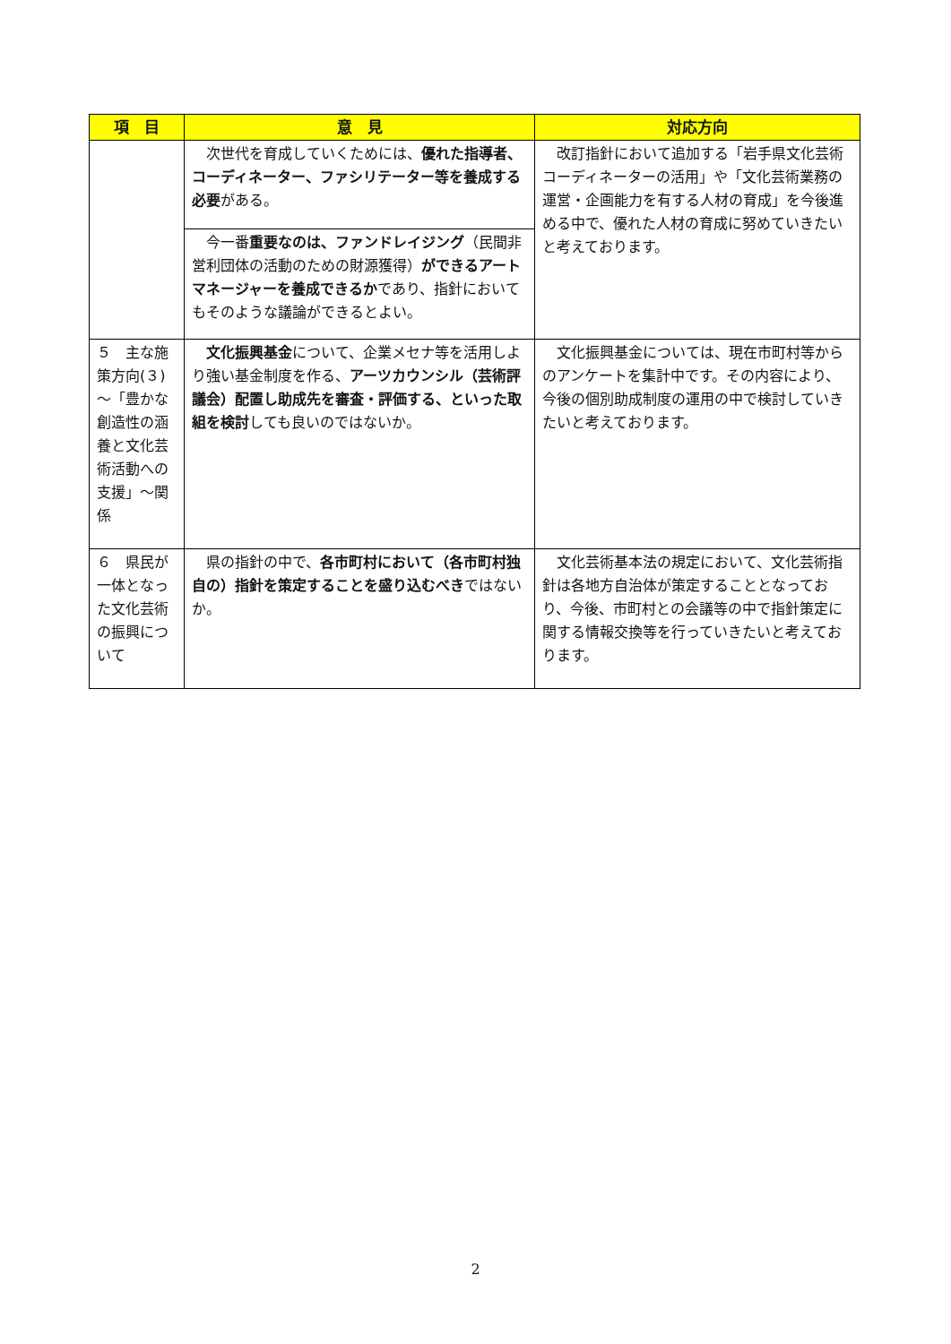| 項 目 | 意 見 | 対応方向 |
| --- | --- | --- |
| | 次世代を育成していくためには、 優れた指導者、コーディネーター、ファシリテーター等を養成する必要 がある。 今一番 重要なのは、ファンドレイジング （民間非営利団体の活動のための財源獲得） ができるアートマネージャーを養成できるか であり、指針においてもそのような議論ができるとよい。 | 改訂指針において追加する「岩手県文化芸術コーディネーターの活用」や「文化芸術業務の運営・企画能力を有する人材の育成」を今後進める中で、優れた人材の育成に努めていきたいと考えております。 |
| ５ 主な施策方向(３)～「豊かな創造性の涵養と文化芸術活動への支援」～関係 | 文化振興基金 について、企業メセナ等を活用しより強い基金制度を作る、 アーツカウンシル（芸術評議会）配置し助成先を審査・評価する、といった取組を検討 しても良いのではないか。 | 文化振興基金については、現在市町村等からのアンケートを集計中です。その内容により、今後の個別助成制度の運用の中で検討していきたいと考えております。 |
| ６ 県民が一体となった文化芸術の振興について | 県の指針の中で、 各市町村において（各市町村独自の）指針を策定することを盛り込むべき ではないか。 | 文化芸術基本法の規定において、文化芸術指針は各地方自治体が策定することとなっており、今後、市町村との会議等の中で指針策定に関する情報交換等を行っていきたいと考えております。 |
2